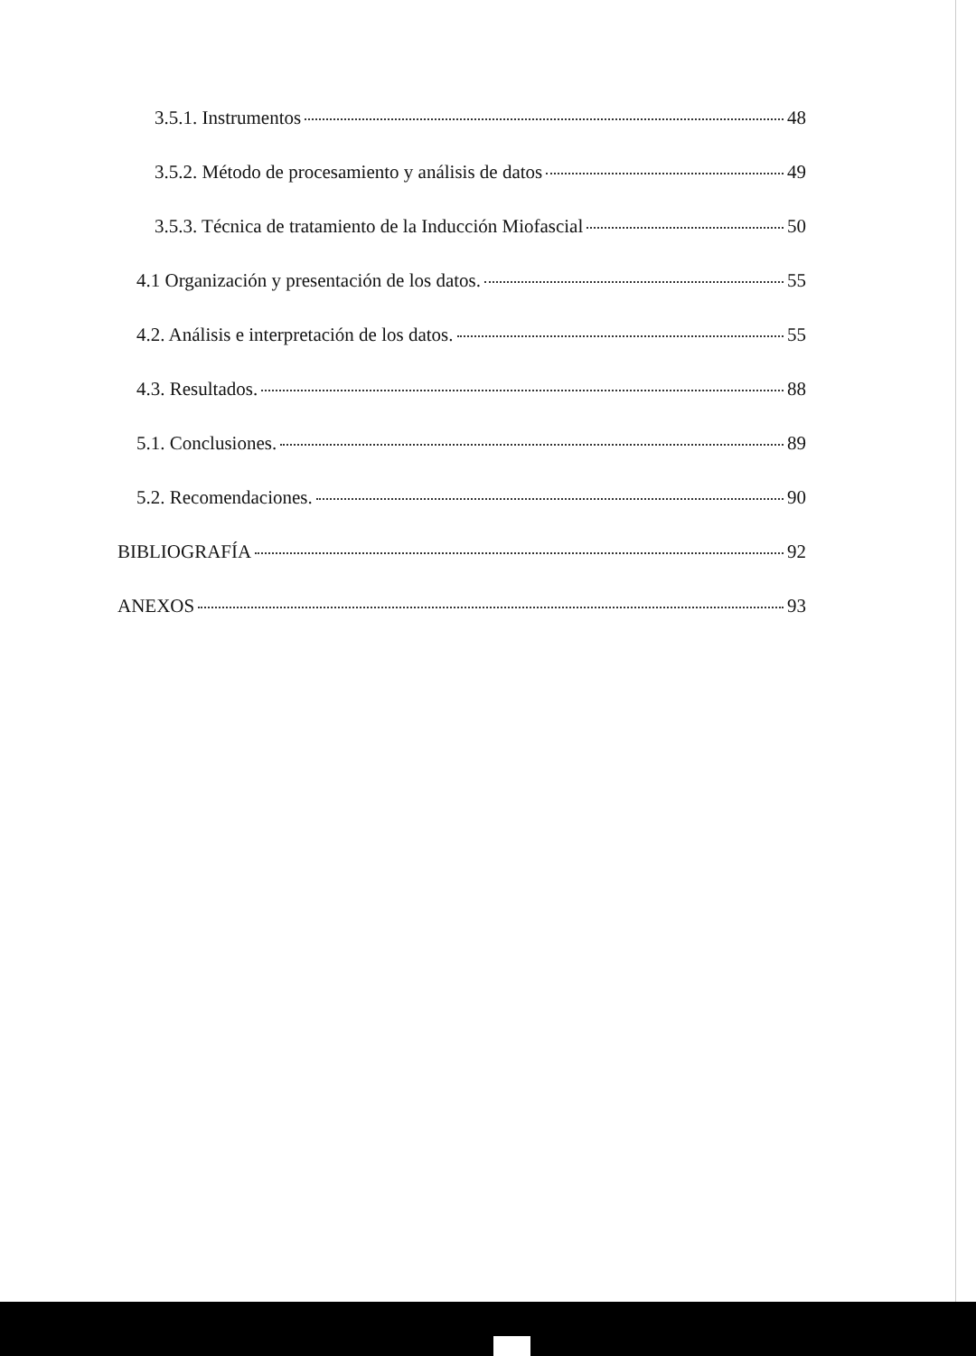3.5.1. Instrumentos 48
3.5.2. Método de procesamiento y análisis de datos 49
3.5.3. Técnica de tratamiento de la Inducción Miofascial 50
4.1 Organización y presentación de los datos. 55
4.2. Análisis e interpretación de los datos. 55
4.3. Resultados. 88
5.1. Conclusiones. 89
5.2. Recomendaciones. 90
BIBLIOGRAFÍA 92
ANEXOS 93